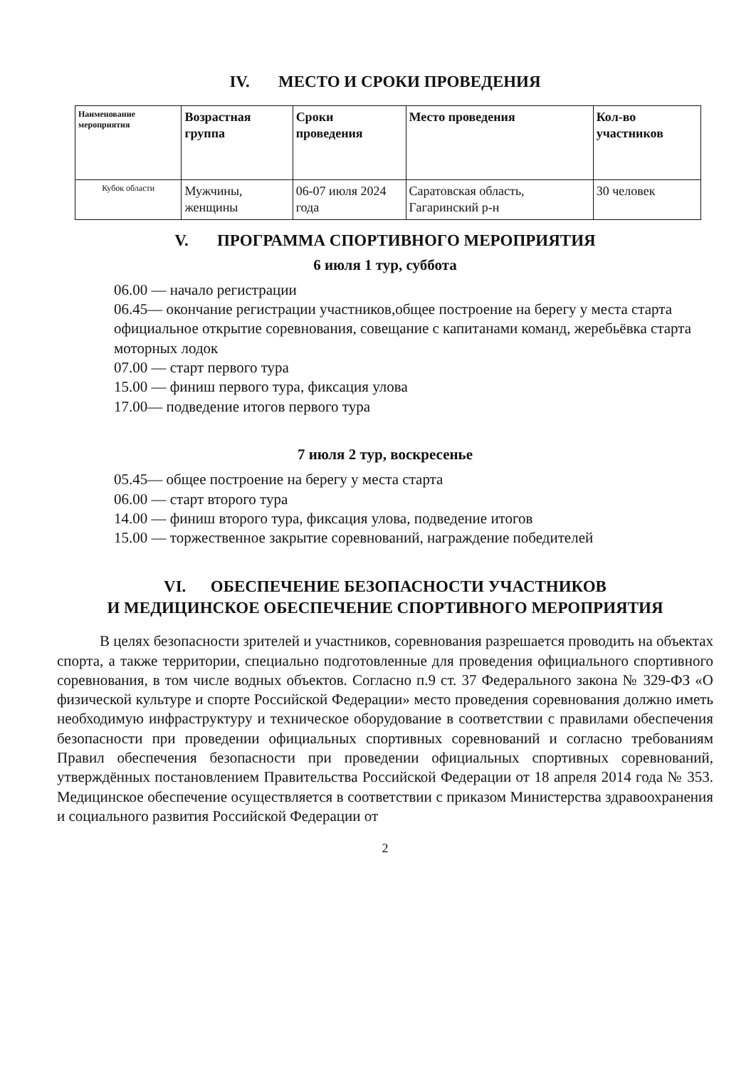IV. МЕСТО И СРОКИ ПРОВЕДЕНИЯ
| Наименование мероприятия | Возрастная группа | Сроки проведения | Место проведения | Кол-во участников |
| --- | --- | --- | --- | --- |
| Кубок области | Мужчины, женщины | 06-07 июля 2024 года | Саратовская область, Гагаринский р-н | 30 человек |
V. ПРОГРАММА СПОРТИВНОГО МЕРОПРИЯТИЯ
6 июля 1 тур, суббота
06.00 — начало регистрации
06.45— окончание регистрации участников,общее построение на берегу у места старта официальное открытие соревнования, совещание с капитанами команд, жеребьёвка старта моторных лодок
07.00 — старт первого тура
15.00 — финиш первого тура, фиксация улова
17.00— подведение итогов первого тура
7 июля 2 тур, воскресенье
05.45— общее построение на берегу у места старта
06.00 — старт второго тура
14.00 — финиш второго тура, фиксация улова, подведение итогов
15.00 — торжественное закрытие соревнований, награждение победителей
VI. ОБЕСПЕЧЕНИЕ БЕЗОПАСНОСТИ УЧАСТНИКОВ
И МЕДИЦИНСКОЕ ОБЕСПЕЧЕНИЕ СПОРТИВНОГО МЕРОПРИЯТИЯ
В целях безопасности зрителей и участников, соревнования разрешается проводить на объектах спорта, а также территории, специально подготовленные для проведения официального спортивного соревнования, в том числе водных объектов. Согласно п.9 ст. 37 Федерального закона № 329-ФЗ «О физической культуре и спорте Российской Федерации» место проведения соревнования должно иметь необходимую инфраструктуру и техническое оборудование в соответствии с правилами обеспечения безопасности при проведении официальных спортивных соревнований и согласно требованиям Правил обеспечения безопасности при проведении официальных спортивных соревнований, утверждённых постановлением Правительства Российской Федерации от 18 апреля 2014 года № 353. Медицинское обеспечение осуществляется в соответствии с приказом Министерства здравоохранения и социального развития Российской Федерации от
2